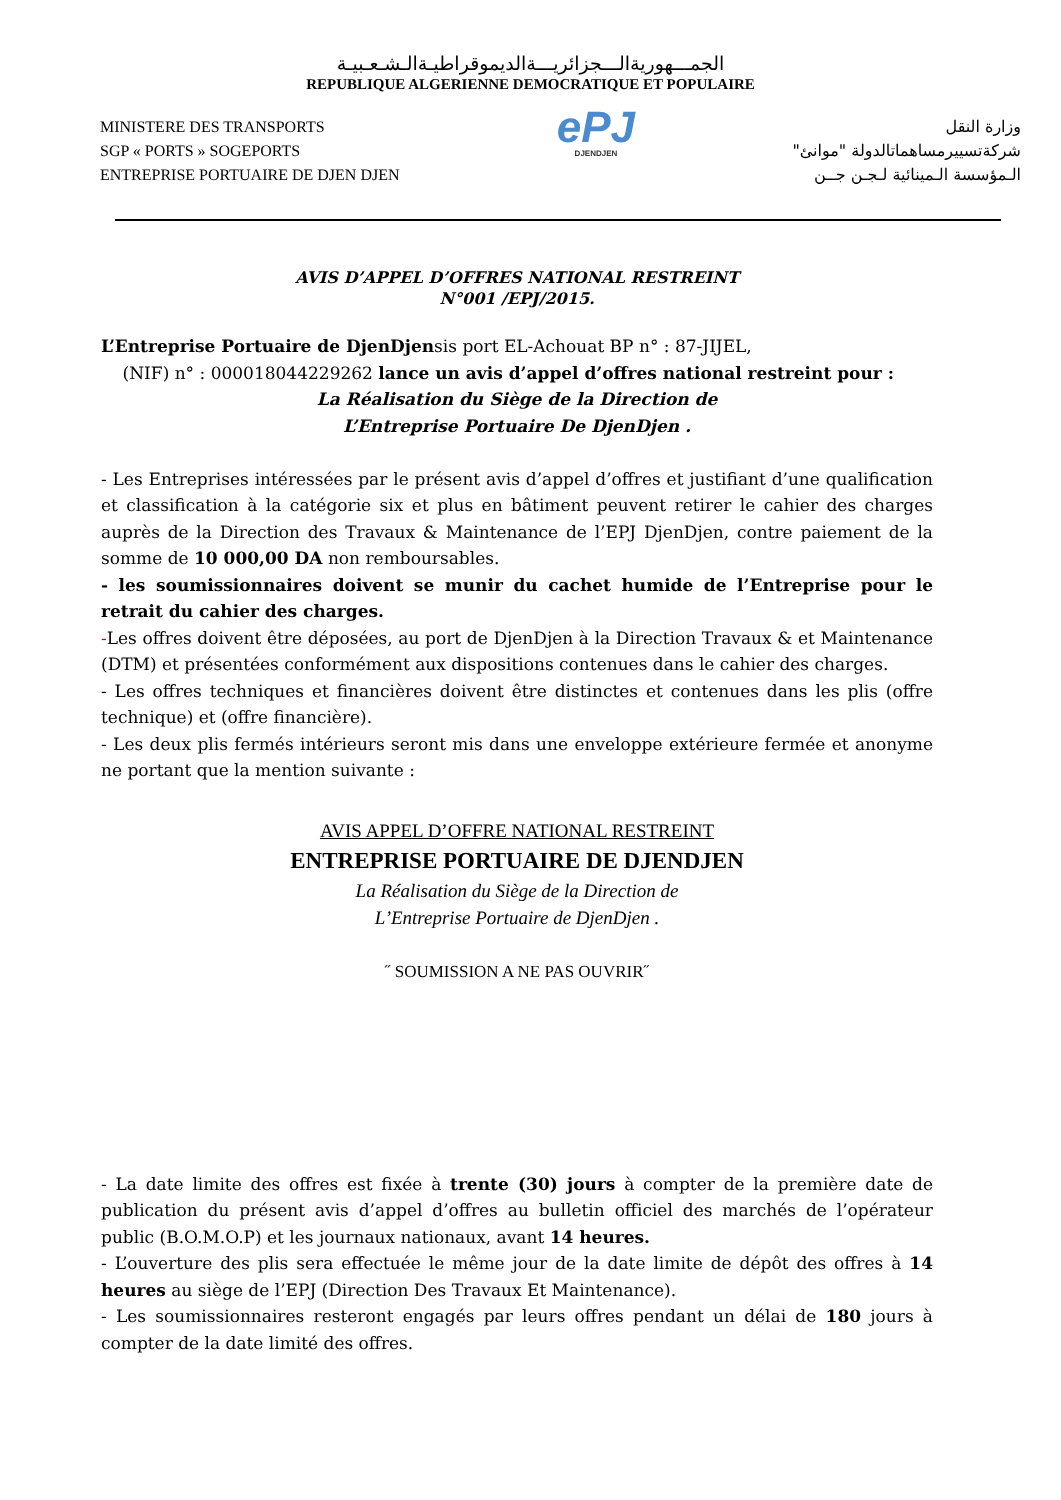الجمـــهوريةالـــجزائريـــةالديموقراطيـةالـشـعـبيـة
REPUBLIQUE ALGERIENNE DEMOCRATIQUE ET POPULAIRE
MINISTERE DES TRANSPORTS
SGP « PORTS » SOGEPORTS
ENTREPRISE PORTUAIRE DE DJEN DJEN
ePJ
DJENDJEN
وزارة النقل
شركةتسييرمساهماتالدولة "موانئ"
الـمؤسسة الـمينائية لـجـن جــن
AVIS D’APPEL D’OFFRES NATIONAL RESTREINT
N°001 /EPJ/2015.
L’Entreprise Portuaire de DjenDjensis port EL-Achouat BP n° : 87-JIJEL,
(NIF) n° : 000018044229262 lance un avis d’appel d’offres national restreint pour :
La Réalisation du Siège de la Direction de
L’Entreprise Portuaire De DjenDjen .
- Les Entreprises intéressées par le présent avis d’appel d’offres et justifiant d’une qualification et classification à la catégorie six et plus en bâtiment peuvent retirer le cahier des charges auprès de la Direction des Travaux & Maintenance de l’EPJ DjenDjen, contre paiement de la somme de 10 000,00 DA non remboursables.
- les soumissionnaires doivent se munir du cachet humide de l’Entreprise pour le retrait du cahier des charges.
-Les offres doivent être déposées, au port de DjenDjen à la Direction Travaux & et Maintenance (DTM) et présentées conformément aux dispositions contenues dans le cahier des charges.
- Les offres techniques et financières doivent être distinctes et contenues dans les plis (offre technique) et (offre financière).
- Les deux plis fermés intérieurs seront mis dans une enveloppe extérieure fermée et anonyme ne portant que la mention suivante :
AVIS APPEL D’OFFRE NATIONAL RESTREINT
ENTREPRISE PORTUAIRE DE DJENDJEN
La Réalisation du Siège de la Direction de
L’Entreprise Portuaire de DjenDjen .
˝ SOUMISSION A NE PAS OUVRIR˝
- La date limite des offres est fixée à trente (30) jours à compter de la première date de publication du présent avis d’appel d’offres au bulletin officiel des marchés de l’opérateur public (B.O.M.O.P) et les journaux nationaux, avant 14 heures.
- L’ouverture des plis sera effectuée le même jour de la date limite de dépôt des offres à 14 heures au siège de l’EPJ (Direction Des Travaux Et Maintenance).
- Les soumissionnaires resteront engagés par leurs offres pendant un délai de 180 jours à compter de la date limité des offres.